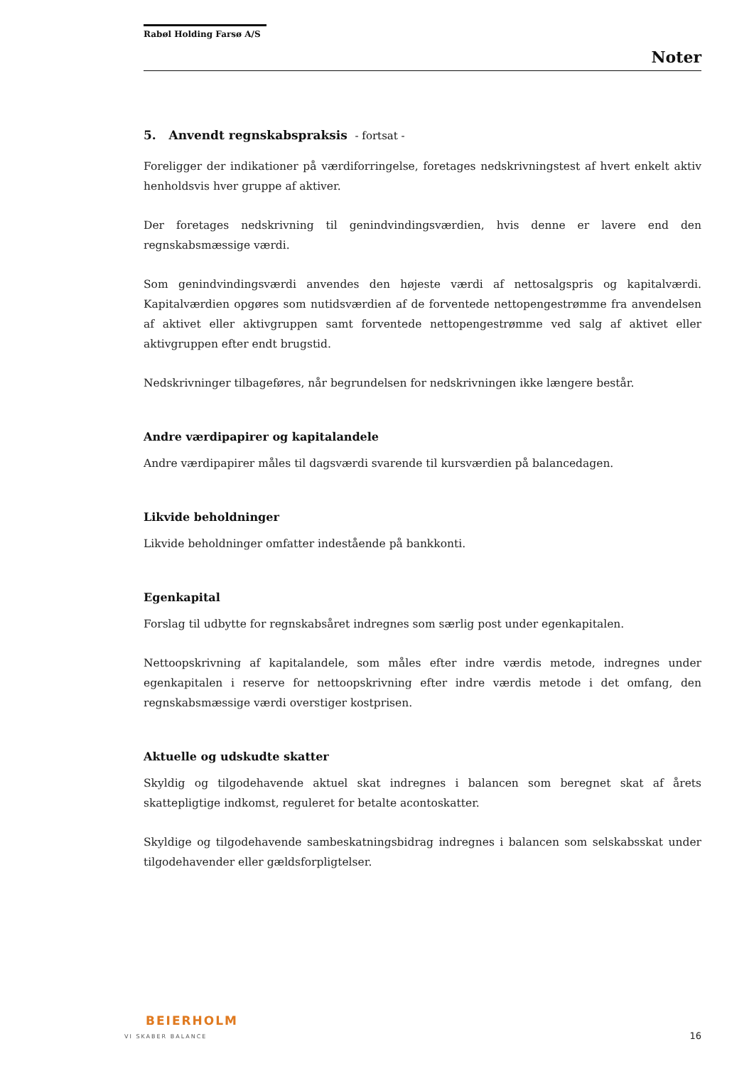Rabøl Holding Farsø A/S
Noter
5. Anvendt regnskabspraksis - fortsat -
Foreligger der indikationer på værdiforringelse, foretages nedskrivningstest af hvert enkelt aktiv henholdsvis hver gruppe af aktiver.
Der foretages nedskrivning til genindvindingsværdien, hvis denne er lavere end den regnskabsmæssige værdi.
Som genindvindingsværdi anvendes den højeste værdi af nettosalgspris og kapitalværdi. Kapitalværdien opgøres som nutidsværdien af de forventede nettopengestrømme fra anvendelsen af aktivet eller aktivgruppen samt forventede nettopengestrømme ved salg af aktivet eller aktivgruppen efter endt brugstid.
Nedskrivninger tilbageføres, når begrundelsen for nedskrivningen ikke længere består.
Andre værdipapirer og kapitalandele
Andre værdipapirer måles til dagsværdi svarende til kursværdien på balancedagen.
Likvide beholdninger
Likvide beholdninger omfatter indestående på bankkonti.
Egenkapital
Forslag til udbytte for regnskabsåret indregnes som særlig post under egenkapitalen.
Nettoopskrivning af kapitalandele, som måles efter indre værdis metode, indregnes under egenkapitalen i reserve for nettoopskrivning efter indre værdis metode i det omfang, den regnskabsmæssige værdi overstiger kostprisen.
Aktuelle og udskudte skatter
Skyldig og tilgodehavende aktuel skat indregnes i balancen som beregnet skat af årets skattepligtige indkomst, reguleret for betalte acontoskatter.
Skyldige og tilgodehavende sambeskatningsbidrag indregnes i balancen som selskabsskat under tilgodehavender eller gældsforpligtelser.
BEIERHOLM
VI SKABER BALANCE
16